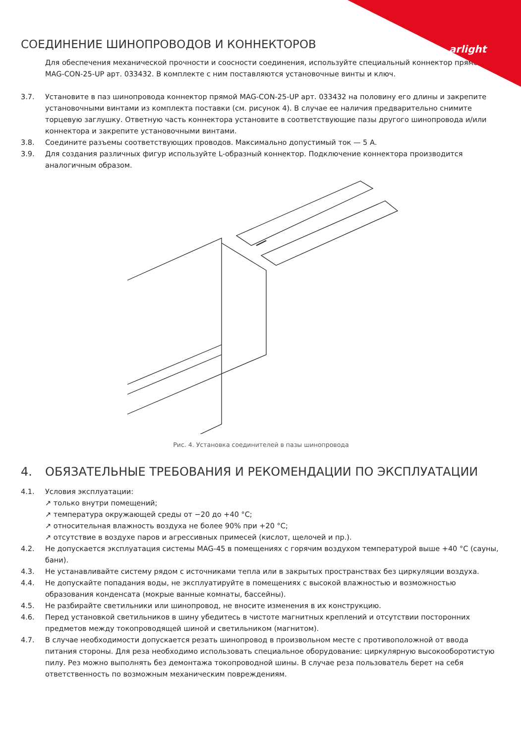arlight
СОЕДИНЕНИЕ ШИНОПРОВОДОВ И КОННЕКТОРОВ
Для обеспечения механической прочности и соосности соединения, используйте специальный коннектор прямой MAG-CON-25-UP арт. 033432. В комплекте с ним поставляются установочные винты и ключ.
3.7. Установите в паз шинопровода коннектор прямой MAG-CON-25-UP арт. 033432 на половину его длины и закрепите установочными винтами из комплекта поставки (см. рисунок 4). В случае ее наличия предварительно снимите торцевую заглушку. Ответную часть коннектора установите в соответствующие пазы другого шинопровода и/или коннектора и закрепите установочными винтами.
3.8. Соедините разъемы соответствующих проводов. Максимально допустимый ток — 5 А.
3.9. Для создания различных фигур используйте L-образный коннектор. Подключение коннектора производится аналогичным образом.
Рис. 4. Установка соединителей в пазы шинопровода
4. ОБЯЗАТЕЛЬНЫЕ ТРЕБОВАНИЯ И РЕКОМЕНДАЦИИ ПО ЭКСПЛУАТАЦИИ
4.1. Условия эксплуатации:
↗ только внутри помещений;
↗ температура окружающей среды от −20 до +40 °C;
↗ относительная влажность воздуха не более 90% при +20 °C;
↗ отсутствие в воздухе паров и агрессивных примесей (кислот, щелочей и пр.).
4.2. Не допускается эксплуатация системы MAG-45 в помещениях с горячим воздухом температурой выше +40 °C (сауны, бани).
4.3. Не устанавливайте систему рядом с источниками тепла или в закрытых пространствах без циркуляции воздуха.
4.4. Не допускайте попадания воды, не эксплуатируйте в помещениях с высокой влажностью и возможностью образования конденсата (мокрые ванные комнаты, бассейны).
4.5. Не разбирайте светильники или шинопровод, не вносите изменения в их конструкцию.
4.6. Перед установкой светильников в шину убедитесь в чистоте магнитных креплений и отсутствии посторонних предметов между токопроводящей шиной и светильником (магнитом).
4.7. В случае необходимости допускается резать шинопровод в произвольном месте с противоположной от ввода питания стороны. Для реза необходимо использовать специальное оборудование: циркулярную высокооборотистую пилу. Рез можно выполнять без демонтажа токопроводной шины. В случае реза пользователь берет на себя ответственность по возможным механическим повреждениям.